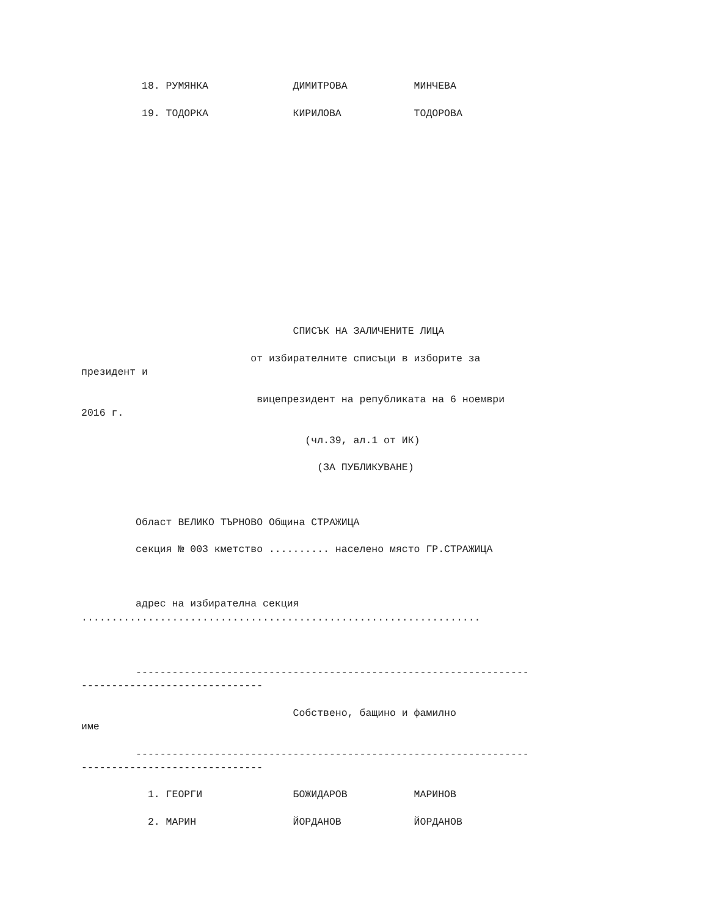18. РУМЯНКА              ДИМИТРОВА           МИНЧЕВА

          19. ТОДОРКА              КИРИЛОВА            ТОДОРОВА















                                   СПИСЪК НА ЗАЛИЧЕНИТЕ ЛИЦА

                            от избирателните списъци в изборите за
президент и

                             вицепрезидент на републиката на 6 ноември
2016 г.

                                     (чл.39, ал.1 от ИК)

                                       (ЗА ПУБЛИКУВАНЕ)



         Област ВЕЛИКО ТЪРНОВО Община СТРАЖИЦА

         секция № 003 кметство .......... населено място ГР.СТРАЖИЦА



         адрес на избирателна секция
..................................................................



         -----------------------------------------------------------------
------------------------------

                                   Собствено, бащино и фамилно
име

         -----------------------------------------------------------------
------------------------------

           1. ГЕОРГИ               БОЖИДАРОВ           МАРИНОВ

           2. МАРИН                ЙОРДАНОВ            ЙОРДАНОВ